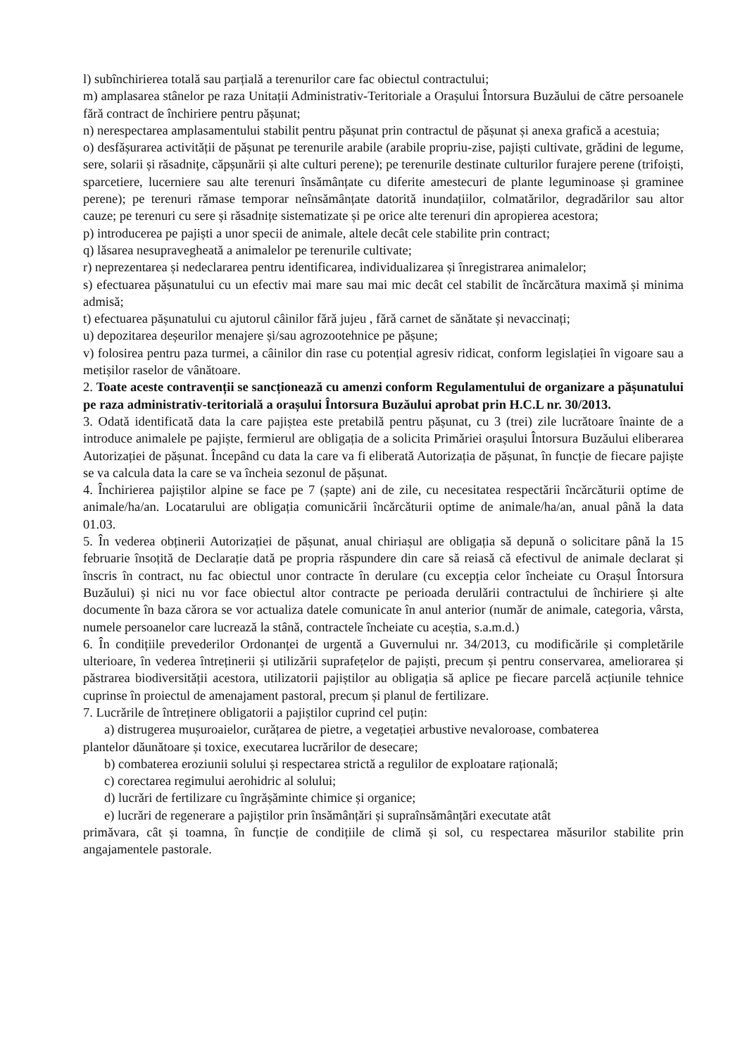l) subînchirierea totală sau parțială a terenurilor care fac obiectul contractului;
m) amplasarea stânelor pe raza Unitații Administrativ-Teritoriale a Orașului Întorsura Buzăului de către persoanele fără contract de închiriere pentru pășunat;
n) nerespectarea amplasamentului stabilit pentru pășunat prin contractul de pășunat și anexa grafică a acestuia;
o) desfășurarea activității de pășunat pe terenurile arabile (arabile propriu-zise, pajiști cultivate, grădini de legume, sere, solarii și răsadnițe, căpșunării și alte culturi perene); pe terenurile destinate culturilor furajere perene (trifoiști, sparcetiere, lucerniere sau alte terenuri însămânțate cu diferite amestecuri de plante leguminoase și graminee perene); pe terenuri rămase temporar neînsămânțate datorită inundațiilor, colmatărilor, degradărilor sau altor cauze; pe terenuri cu sere și răsadnițe sistematizate și pe orice alte terenuri din apropierea acestora;
p) introducerea pe pajiști a unor specii de animale, altele decât cele stabilite prin contract;
q) lăsarea nesupravegheată a animalelor pe terenurile cultivate;
r) neprezentarea și nedeclararea pentru identificarea, individualizarea și înregistrarea animalelor;
s) efectuarea pășunatului cu un efectiv mai mare sau mai mic decât cel stabilit de încărcătura maximă și minima admisă;
t) efectuarea pășunatului cu ajutorul câinilor fără jujeu , fără carnet de sănătate și nevaccinați;
u) depozitarea deșeurilor menajere și/sau agrozootehnice pe pășune;
v) folosirea pentru paza turmei, a câinilor din rase cu potențial agresiv ridicat, conform legislației în vigoare sau a metișilor raselor de vânătoare.
2. Toate aceste contravenții se sancționează cu amenzi conform Regulamentului de organizare a pășunatului pe raza administrativ-teritorială a orașului Întorsura Buzăului aprobat prin H.C.L nr. 30/2013.
3. Odată identificată data la care pajiștea este pretabilă pentru pășunat, cu 3 (trei) zile lucrătoare înainte de a introduce animalele pe pajiște, fermierul are obligația de a solicita Primăriei orașului Întorsura Buzăului eliberarea Autorizației de pășunat. Începând cu data la care va fi eliberată Autorizația de pășunat, în funcție de fiecare pajiște se va calcula data la care se va încheia sezonul de pășunat.
4. Închirierea pajiștilor alpine se face pe 7 (șapte) ani de zile, cu necesitatea respectării încărcăturii optime de animale/ha/an. Locatarului are obligația comunicării încărcăturii optime de animale/ha/an, anual până la data 01.03.
5. În vederea obținerii Autorizației de pășunat, anual chiriașul are obligația să depună o solicitare până la 15 februarie însoțită de Declarație dată pe propria răspundere din care să reiasă că efectivul de animale declarat și înscris în contract, nu fac obiectul unor contracte în derulare (cu excepția celor încheiate cu Orașul Întorsura Buzăului) și nici nu vor face obiectul altor contracte pe perioada derulării contractului de închiriere și alte documente în baza cărora se vor actualiza datele comunicate în anul anterior (număr de animale, categoria, vârsta, numele persoanelor care lucrează la stână, contractele încheiate cu aceștia, s.a.m.d.)
6. În condițiile prevederilor Ordonanței de urgentă a Guvernului nr. 34/2013, cu modificările și completările ulterioare, în vederea întreținerii și utilizării suprafețelor de pajiști, precum și pentru conservarea, ameliorarea și păstrarea biodiversității acestora, utilizatorii pajiștilor au obligația să aplice pe fiecare parcelă acțiunile tehnice cuprinse în proiectul de amenajament pastoral, precum și planul de fertilizare.
7. Lucrările de întreținere obligatorii a pajiștilor cuprind cel puțin:
a) distrugerea mușuroaielor, curățarea de pietre, a vegetației arbustive nevaloroase, combaterea
plantelor dăunătoare și toxice, executarea lucrărilor de desecare;
b) combaterea eroziunii solului și respectarea strictă a regulilor de exploatare rațională;
c) corectarea regimului aerohidric al solului;
d) lucrări de fertilizare cu îngrășăminte chimice și organice;
e) lucrări de regenerare a pajiștilor prin însămânțări și supraînsămânțări executate atât
primăvara, cât și toamna, în funcție de condițiile de climă și sol, cu respectarea măsurilor stabilite prin angajamentele pastorale.